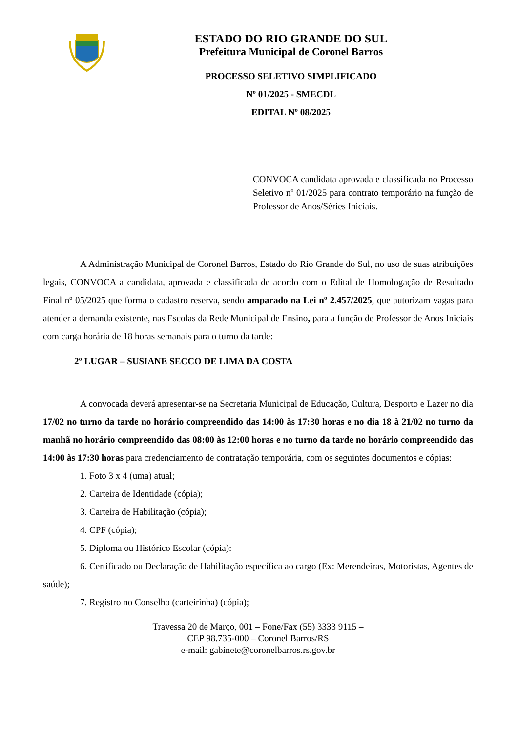ESTADO DO RIO GRANDE DO SUL
Prefeitura Municipal de Coronel Barros
PROCESSO SELETIVO SIMPLIFICADO
Nº 01/2025 - SMECDL
EDITAL Nº 08/2025
CONVOCA candidata aprovada e classificada no Processo Seletivo nº 01/2025 para contrato temporário na função de Professor de Anos/Séries Iniciais.
A Administração Municipal de Coronel Barros, Estado do Rio Grande do Sul, no uso de suas atribuições legais, CONVOCA a candidata, aprovada e classificada de acordo com o Edital de Homologação de Resultado Final nº 05/2025 que forma o cadastro reserva, sendo amparado na Lei nº 2.457/2025, que autorizam vagas para atender a demanda existente, nas Escolas da Rede Municipal de Ensino, para a função de Professor de Anos Iniciais com carga horária de 18 horas semanais para o turno da tarde:
2º LUGAR – SUSIANE SECCO DE LIMA DA COSTA
A convocada deverá apresentar-se na Secretaria Municipal de Educação, Cultura, Desporto e Lazer no dia 17/02 no turno da tarde no horário compreendido das 14:00 às 17:30 horas e no dia 18 à 21/02 no turno da manhã no horário compreendido das 08:00 às 12:00 horas e no turno da tarde no horário compreendido das 14:00 às 17:30 horas para credenciamento de contratação temporária, com os seguintes documentos e cópias:
1. Foto 3 x 4 (uma) atual;
2. Carteira de Identidade (cópia);
3. Carteira de Habilitação (cópia);
4. CPF (cópia);
5. Diploma ou Histórico Escolar (cópia):
6. Certificado ou Declaração de Habilitação específica ao cargo (Ex: Merendeiras, Motoristas, Agentes de saúde);
7. Registro no Conselho (carteirinha) (cópia);
Travessa 20 de Março, 001 – Fone/Fax (55) 3333 9115 –
CEP 98.735-000 – Coronel Barros/RS
e-mail: gabinete@coronelbarros.rs.gov.br